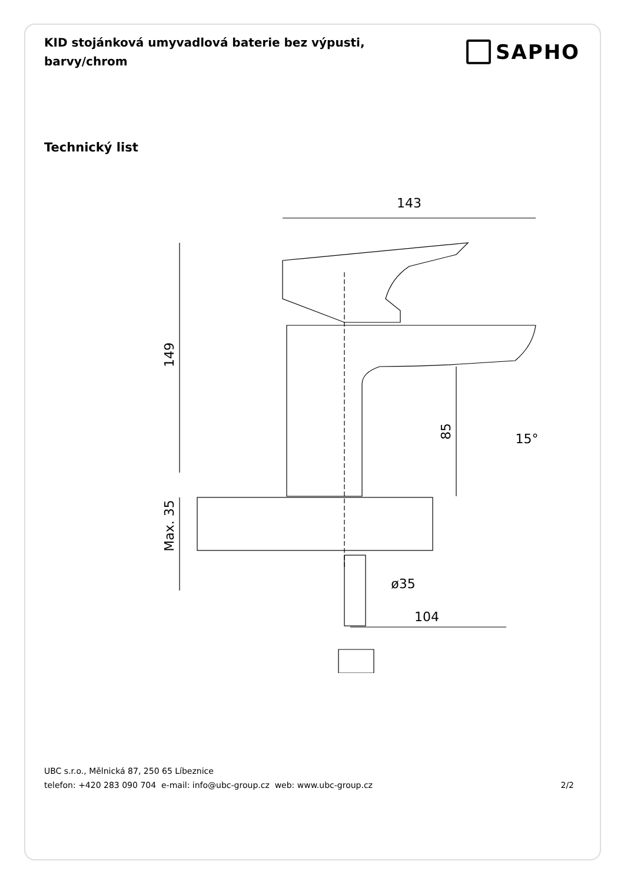KID stojánková umyvadlová baterie bez výpusti, barvy/chrom
SAPHO
Technický list
143
149
85
15°
Max. 35
ø35
104
UBC s.r.o., Mělnická 87, 250 65 Líbeznice
telefon: +420 283 090 704 e-mail: info@ubc-group.cz web: www.ubc-group.cz 2/2